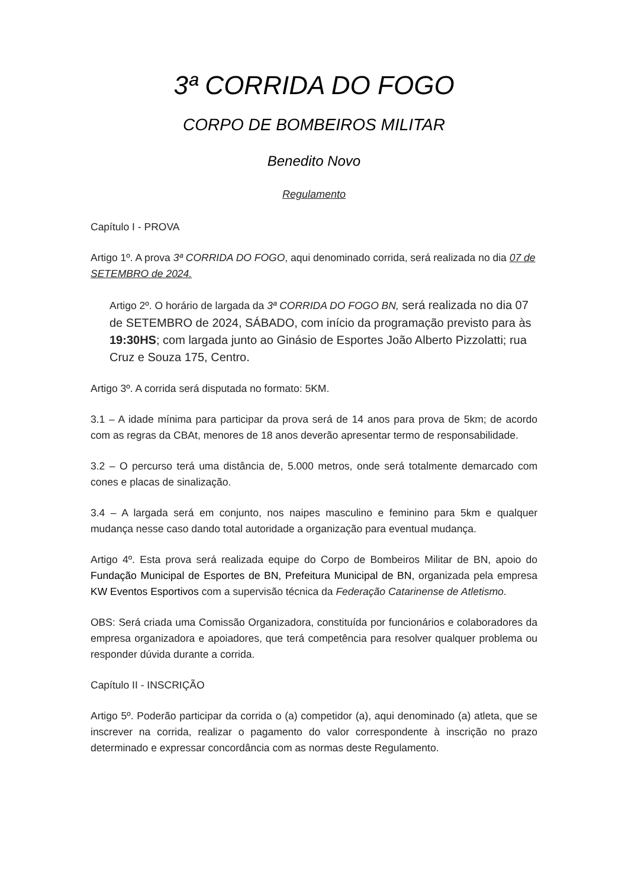3ª CORRIDA DO FOGO
CORPO DE BOMBEIROS MILITAR
Benedito Novo
Regulamento
Capítulo I - PROVA
Artigo 1º. A prova 3ª CORRIDA DO FOGO, aqui denominado corrida, será realizada no dia 07 de SETEMBRO de 2024.
Artigo 2º. O horário de largada da 3ª CORRIDA DO FOGO BN, será realizada no dia 07 de SETEMBRO de 2024, SÁBADO, com início da programação previsto para às 19:30HS; com largada junto ao Ginásio de Esportes João Alberto Pizzolatti; rua Cruz e Souza 175, Centro.
Artigo 3º. A corrida será disputada no formato: 5KM.
3.1 – A idade mínima para participar da prova será de 14 anos para prova de 5km; de acordo com as regras da CBAt, menores de 18 anos deverão apresentar termo de responsabilidade.
3.2 – O percurso terá uma distância de, 5.000 metros, onde será totalmente demarcado com cones e placas de sinalização.
3.4 – A largada será em conjunto, nos naipes masculino e feminino para 5km e qualquer mudança nesse caso dando total autoridade a organização para eventual mudança.
Artigo 4º. Esta prova será realizada equipe do Corpo de Bombeiros Militar de BN, apoio do Fundação Municipal de Esportes de BN, Prefeitura Municipal de BN, organizada pela empresa KW Eventos Esportivos com a supervisão técnica da Federação Catarinense de Atletismo.
OBS: Será criada uma Comissão Organizadora, constituída por funcionários e colaboradores da empresa organizadora e apoiadores, que terá competência para resolver qualquer problema ou responder dúvida durante a corrida.
Capítulo II - INSCRIÇÃO
Artigo 5º. Poderão participar da corrida o (a) competidor (a), aqui denominado (a) atleta, que se inscrever na corrida, realizar o pagamento do valor correspondente à inscrição no prazo determinado e expressar concordância com as normas deste Regulamento.